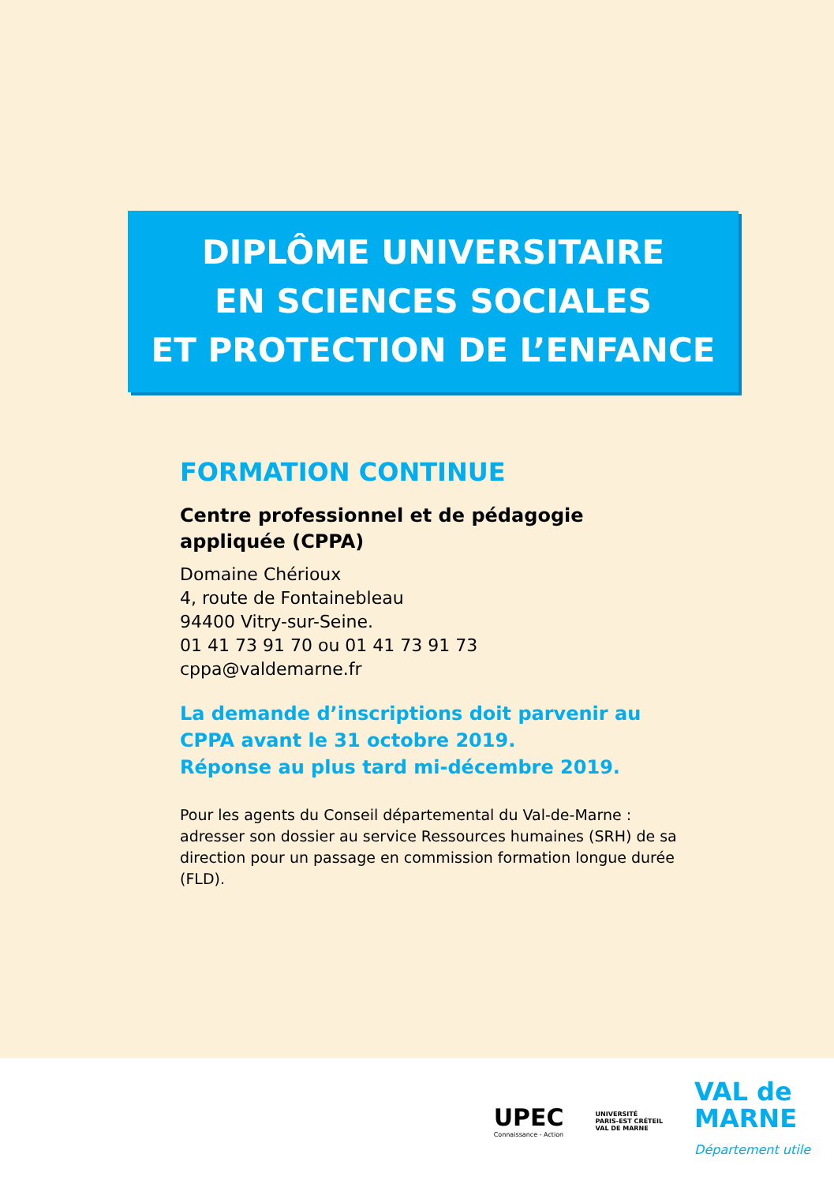DIPLÔME UNIVERSITAIRE
EN SCIENCES SOCIALES
ET PROTECTION DE L’ENFANCE
FORMATION CONTINUE
Centre professionnel et de pédagogie appliquée (CPPA)
Domaine Chérioux
4, route de Fontainebleau
94400 Vitry-sur-Seine.
01 41 73 91 70 ou 01 41 73 91 73
cppa@valdemarne.fr
La demande d’inscriptions doit parvenir au CPPA avant le 31 octobre 2019.
Réponse au plus tard mi-décembre 2019.
Pour les agents du Conseil départemental du Val-de-Marne : adresser son dossier au service Ressources humaines (SRH) de sa direction pour un passage en commission formation longue durée (FLD).
UPEC
Connaissance - Action
UNIVERSITÉ
PARIS-EST CRÉTEIL
VAL DE MARNE
VAL de
MARNE
Département utile